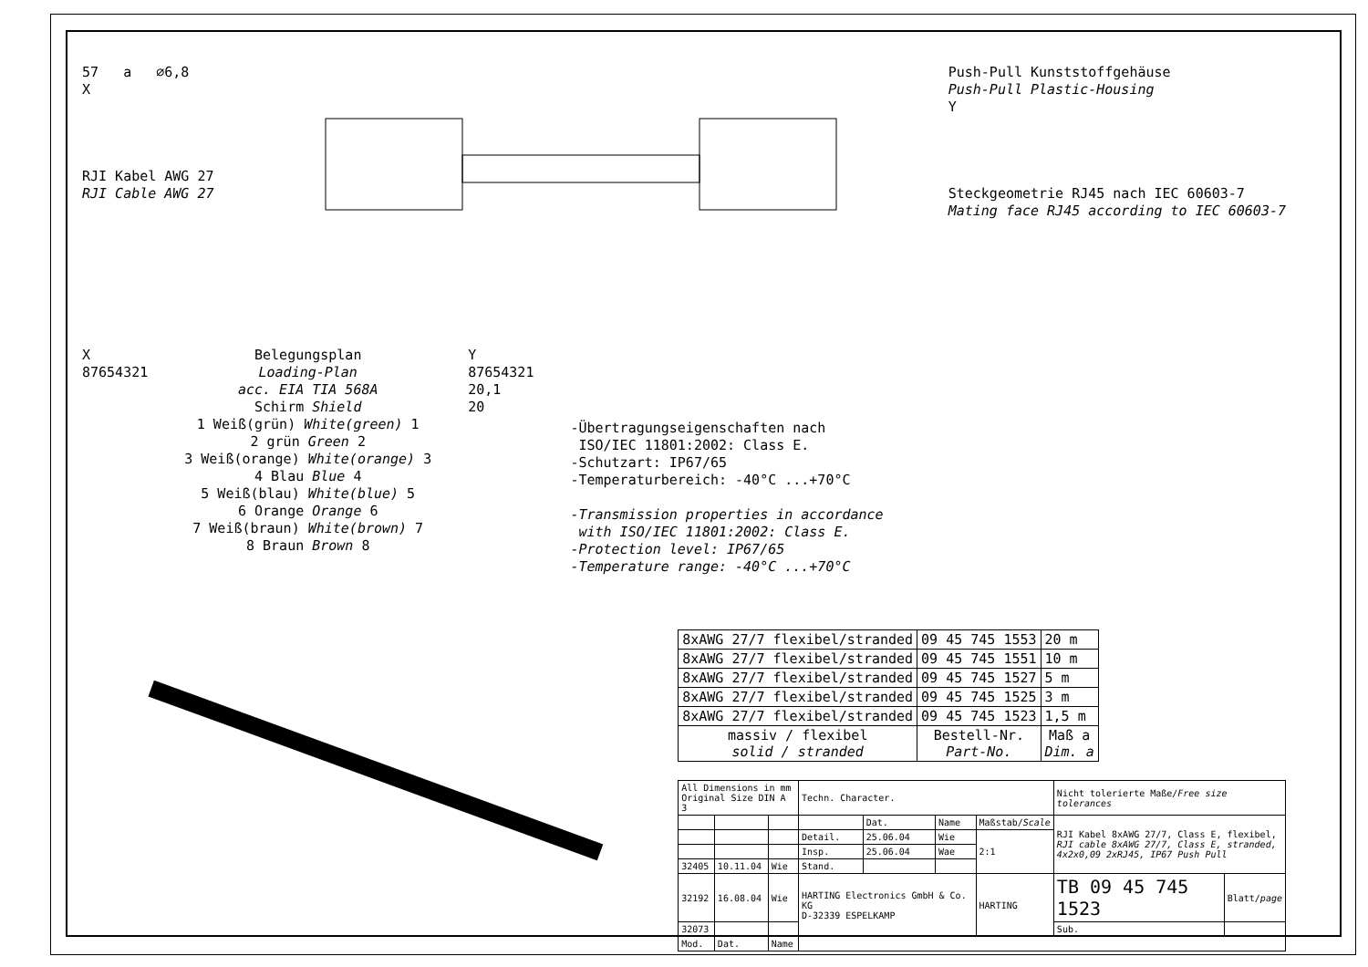57 a ⌀6,8
X
RJI Kabel AWG 27
RJI Cable AWG 27
Push-Pull Kunststoffgehäuse
Push-Pull Plastic-Housing
Y
Steckgeometrie RJ45 nach IEC 60603-7
Mating face RJ45 according to IEC 60603-7
X
87654321
Belegungsplan
Loading-Plan
acc. EIA TIA 568A
Schirm Shield
1 Weiß(grün) White(green) 1
2 grün Green 2
3 Weiß(orange) White(orange) 3
4 Blau Blue 4
5 Weiß(blau) White(blue) 5
6 Orange Orange 6
7 Weiß(braun) White(brown) 7
8 Braun Brown 8
Y
87654321
20,1
20
-Übertragungseigenschaften nach
ISO/IEC 11801:2002: Class E.
-Schutzart: IP67/65
-Temperaturbereich: -40°C ...+70°C
-Transmission properties in accordance
with ISO/IEC 11801:2002: Class E.
-Protection level: IP67/65
-Temperature range: -40°C ...+70°C
| 8xAWG 27/7 flexibel/stranded | 09 45 745 1553 | 20 m |
| 8xAWG 27/7 flexibel/stranded | 09 45 745 1551 | 10 m |
| 8xAWG 27/7 flexibel/stranded | 09 45 745 1527 | 5 m |
| 8xAWG 27/7 flexibel/stranded | 09 45 745 1525 | 3 m |
| 8xAWG 27/7 flexibel/stranded | 09 45 745 1523 | 1,5 m |
| massiv / flexibel solid / stranded | Bestell-Nr. Part-No. | Maß a Dim. a |
| All Dimensions in mm Original Size DIN A 3 | | | Techn. Character. | | | | Nicht tolerierte Maße/ Free size tolerances | |
| | | | | Dat. | Name | Maßstab/ Scale | RJI Kabel 8xAWG 27/7, Class E, flexibel, RJI cable 8xAWG 27/7, Class E, stranded, 4x2x0,09 2xRJ45, IP67 Push Pull | |
| | | | Detail. | 25.06.04 | Wie | 2:1 | | |
| | | | Insp. | 25.06.04 | Wae | | | |
| 32405 | 10.11.04 | Wie | Stand. | | | | | |
| 32192 | 16.08.04 | Wie | HARTING Electronics GmbH & Co. KG D-32339 ESPELKAMP | | | HARTING | TB 09 45 745 1523 | Blatt/ page |
| 32073 | | | | | | | Sub. | |
| Mod. | Dat. | Name | | | | | | |